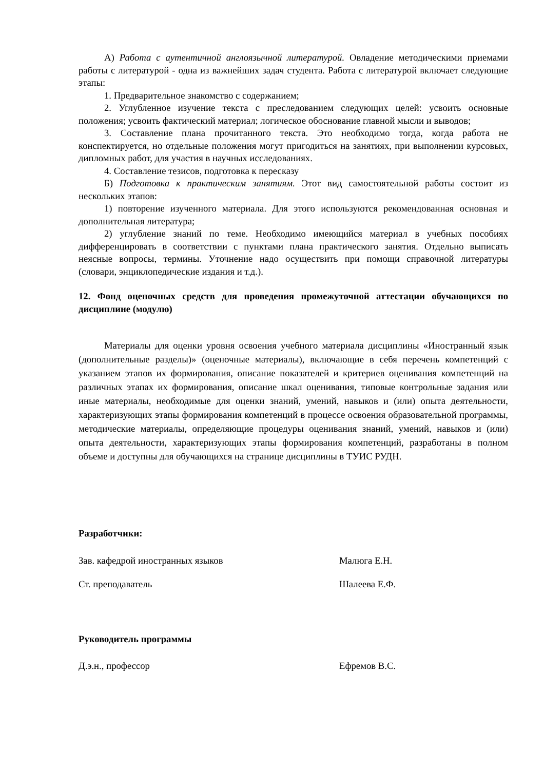А) Работа с аутентичной англоязычной литературой. Овладение методическими приемами работы с литературой - одна из важнейших задач студента. Работа с литературой включает следующие этапы:
1. Предварительное знакомство с содержанием;
2. Углубленное изучение текста с преследованием следующих целей: усвоить основные положения; усвоить фактический материал; логическое обоснование главной мысли и выводов;
3. Составление плана прочитанного текста. Это необходимо тогда, когда работа не конспектируется, но отдельные положения могут пригодиться на занятиях, при выполнении курсовых, дипломных работ, для участия в научных исследованиях.
4. Составление тезисов, подготовка к пересказу
Б) Подготовка к практическим занятиям. Этот вид самостоятельной работы состоит из нескольких этапов:
1) повторение изученного материала. Для этого используются рекомендованная основная и дополнительная литература;
2) углубление знаний по теме. Необходимо имеющийся материал в учебных пособиях дифференцировать в соответствии с пунктами плана практического занятия. Отдельно выписать неясные вопросы, термины. Уточнение надо осуществить при помощи справочной литературы (словари, энциклопедические издания и т.д.).
12. Фонд оценочных средств для проведения промежуточной аттестации обучающихся по дисциплине (модулю)
Материалы для оценки уровня освоения учебного материала дисциплины «Иностранный язык (дополнительные разделы)» (оценочные материалы), включающие в себя перечень компетенций с указанием этапов их формирования, описание показателей и критериев оценивания компетенций на различных этапах их формирования, описание шкал оценивания, типовые контрольные задания или иные материалы, необходимые для оценки знаний, умений, навыков и (или) опыта деятельности, характеризующих этапы формирования компетенций в процессе освоения образовательной программы, методические материалы, определяющие процедуры оценивания знаний, умений, навыков и (или) опыта деятельности, характеризующих этапы формирования компетенций, разработаны в полном объеме и доступны для обучающихся на странице дисциплины в ТУИС РУДН.
Разработчики:
Зав. кафедрой иностранных языков Малюга Е.Н.
Ст. преподаватель Шалеева Е.Ф.
Руководитель программы
Д.э.н., профессор Ефремов В.С.